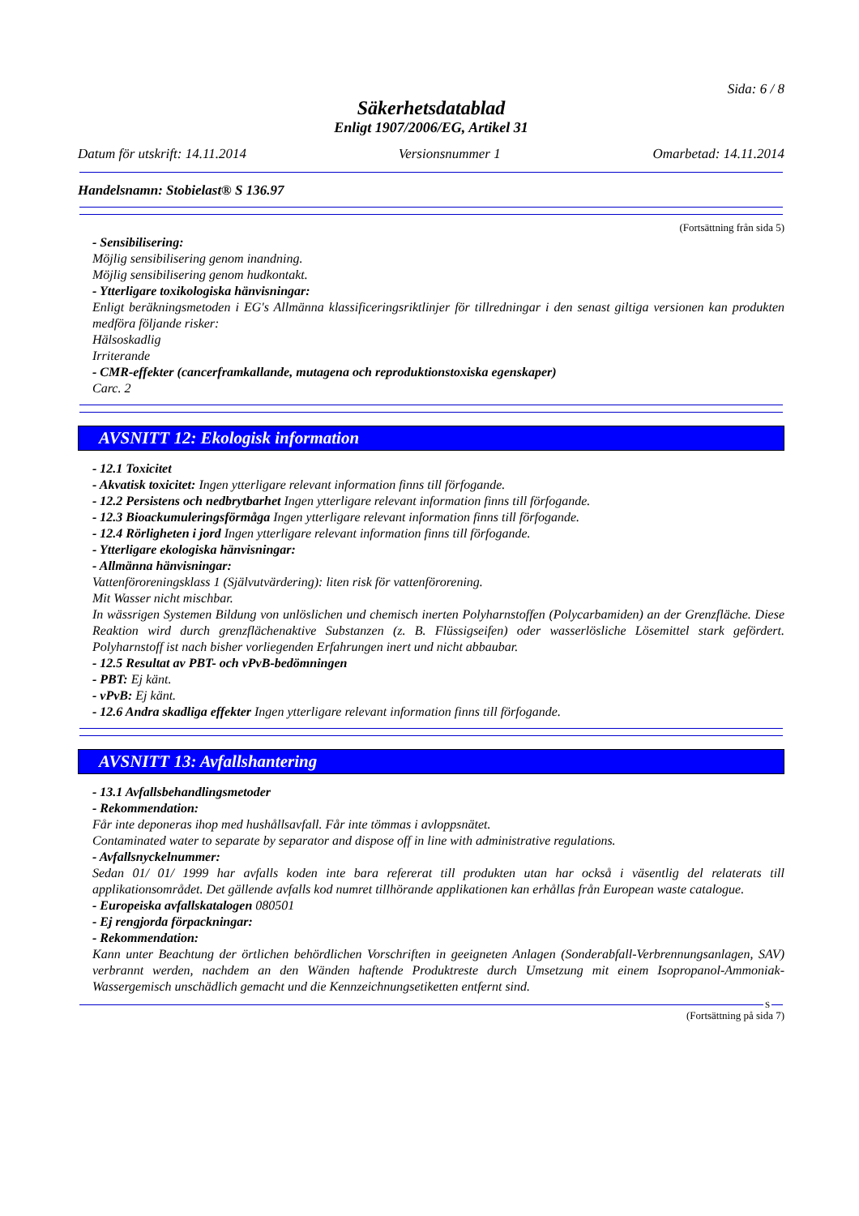Sida: 6 / 8
Säkerhetsdatablad
Enligt 1907/2006/EG, Artikel 31
Datum för utskrift: 14.11.2014 Versionsnummer 1 Omarbetad: 14.11.2014
Handelsnamn: Stobielast® S 136.97
(Fortsättning från sida 5)
- Sensibilisering:
Möjlig sensibilisering genom inandning.
Möjlig sensibilisering genom hudkontakt.
- Ytterligare toxikologiska hänvisningar:
Enligt beräkningsmetoden i EG's Allmänna klassificeringsriktlinjer för tillredningar i den senast giltiga versionen kan produkten medföra följande risker:
Hälsoskadlig
Irriterande
- CMR-effekter (cancerframkallande, mutagena och reproduktionstoxiska egenskaper)
Carc. 2
AVSNITT 12: Ekologisk information
- 12.1 Toxicitet
- Akvatisk toxicitet: Ingen ytterligare relevant information finns till förfogande.
- 12.2 Persistens och nedbrytbarhet Ingen ytterligare relevant information finns till förfogande.
- 12.3 Bioackumuleringsförmåga Ingen ytterligare relevant information finns till förfogande.
- 12.4 Rörligheten i jord Ingen ytterligare relevant information finns till förfogande.
- Ytterligare ekologiska hänvisningar:
- Allmänna hänvisningar:
Vattenföroreningsklass 1 (Självutvärdering): liten risk för vattenförorening.
Mit Wasser nicht mischbar.
In wässrigen Systemen Bildung von unlöslichen und chemisch inerten Polyharnstoffen (Polycarbamiden) an der Grenzfläche. Diese Reaktion wird durch grenzflächenaktive Substanzen (z. B. Flüssigseifen) oder wasserlösliche Lösemittel stark gefördert. Polyharnstoff ist nach bisher vorliegenden Erfahrungen inert und nicht abbaubar.
- 12.5 Resultat av PBT- och vPvB-bedömningen
- PBT: Ej känt.
- vPvB: Ej känt.
- 12.6 Andra skadliga effekter Ingen ytterligare relevant information finns till förfogande.
AVSNITT 13: Avfallshantering
- 13.1 Avfallsbehandlingsmetoder
- Rekommendation:
Får inte deponeras ihop med hushållsavfall. Får inte tömmas i avloppsnätet.
Contaminated water to separate by separator and dispose off in line with administrative regulations.
- Avfallsnyckelnummer:
Sedan 01/ 01/ 1999 har avfalls koden inte bara refererat till produkten utan har också i väsentlig del relaterats till applikationsområdet. Det gällende avfalls kod numret tillhörande applikationen kan erhållas från European waste catalogue.
- Europeiska avfallskatalogen 080501
- Ej rengjorda förpackningar:
- Rekommendation:
Kann unter Beachtung der örtlichen behördlichen Vorschriften in geeigneten Anlagen (Sonderabfall-Verbrennungsanlagen, SAV) verbrannt werden, nachdem an den Wänden haftende Produktreste durch Umsetzung mit einem Isopropanol-Ammoniak-Wassergemisch unschädlich gemacht und die Kennzeichnungsetiketten entfernt sind.
S
(Fortsättning på sida 7)